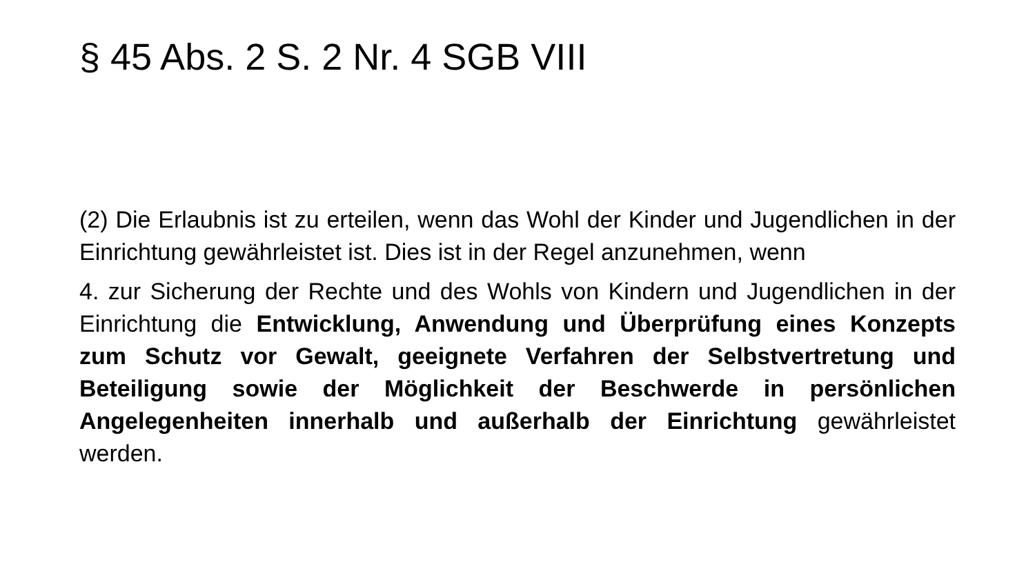§ 45 Abs. 2 S. 2 Nr. 4 SGB VIII
(2) Die Erlaubnis ist zu erteilen, wenn das Wohl der Kinder und Jugendlichen in der Einrichtung gewährleistet ist. Dies ist in der Regel anzunehmen, wenn
4. zur Sicherung der Rechte und des Wohls von Kindern und Jugendlichen in der Einrichtung die Entwicklung, Anwendung und Überprüfung eines Konzepts zum Schutz vor Gewalt, geeignete Verfahren der Selbstvertretung und Beteiligung sowie der Möglichkeit der Beschwerde in persönlichen Angelegenheiten innerhalb und außerhalb der Einrichtung gewährleistet werden.